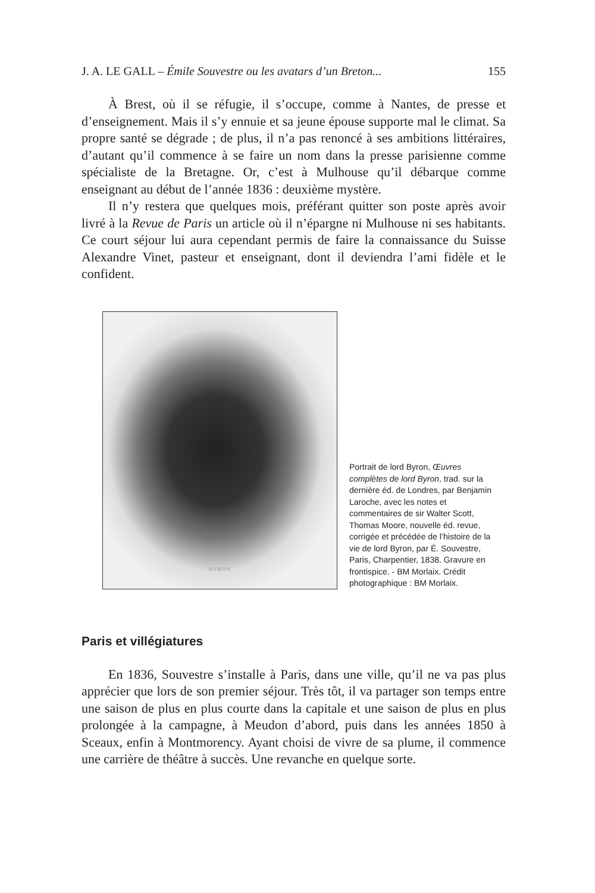J. A. LE GALL – Émile Souvestre ou les avatars d’un Breton... 155
À Brest, où il se réfugie, il s’occupe, comme à Nantes, de presse et d’enseignement. Mais il s’y ennuie et sa jeune épouse supporte mal le climat. Sa propre santé se dégrade ; de plus, il n’a pas renoncé à ses ambitions littéraires, d’autant qu’il commence à se faire un nom dans la presse parisienne comme spécialiste de la Bretagne. Or, c’est à Mulhouse qu’il débarque comme enseignant au début de l’année 1836 : deuxième mystère.
Il n’y restera que quelques mois, préférant quitter son poste après avoir livré à la Revue de Paris un article où il n’épargne ni Mulhouse ni ses habitants. Ce court séjour lui aura cependant permis de faire la connaissance du Suisse Alexandre Vinet, pasteur et enseignant, dont il deviendra l’ami fidèle et le confident.
BYRON
Portrait de lord Byron, Œuvres complètes de lord Byron, trad. sur la dernière éd. de Londres, par Benjamin Laroche, avec les notes et commentaires de sir Walter Scott, Thomas Moore, nouvelle éd. revue, corrigée et précédée de l’histoire de la vie de lord Byron, par É. Souvestre, Paris, Charpentier, 1838. Gravure en frontispice. - BM Morlaix. Crédit photographique : BM Morlaix.
Paris et villégiatures
En 1836, Souvestre s’installe à Paris, dans une ville, qu’il ne va pas plus apprécier que lors de son premier séjour. Très tôt, il va partager son temps entre une saison de plus en plus courte dans la capitale et une saison de plus en plus prolongée à la campagne, à Meudon d’abord, puis dans les années 1850 à Sceaux, enfin à Montmorency. Ayant choisi de vivre de sa plume, il commence une carrière de théâtre à succès. Une revanche en quelque sorte.